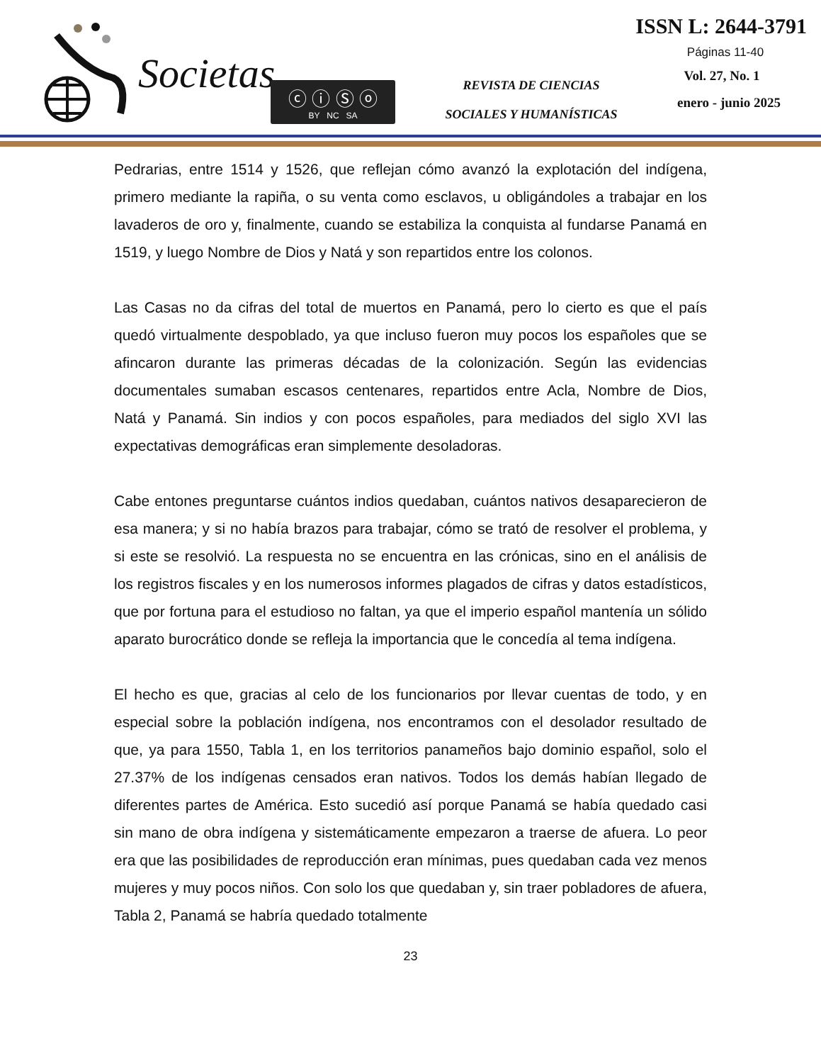Societas
ⓒ ⓘ Ⓢ ⓞ
BY NC SA
REVISTA DE CIENCIAS
SOCIALES Y HUMANÍSTICAS
ISSN L: 2644-3791
Páginas 11-40
Vol. 27, No. 1
enero - junio 2025
Pedrarias, entre 1514 y 1526, que reflejan cómo avanzó la explotación del indígena, primero mediante la rapiña, o su venta como esclavos, u obligándoles a trabajar en los lavaderos de oro y, finalmente, cuando se estabiliza la conquista al fundarse Panamá en 1519, y luego Nombre de Dios y Natá y son repartidos entre los colonos.
Las Casas no da cifras del total de muertos en Panamá, pero lo cierto es que el país quedó virtualmente despoblado, ya que incluso fueron muy pocos los españoles que se afincaron durante las primeras décadas de la colonización. Según las evidencias documentales sumaban escasos centenares, repartidos entre Acla, Nombre de Dios, Natá y Panamá. Sin indios y con pocos españoles, para mediados del siglo XVI las expectativas demográficas eran simplemente desoladoras.
Cabe entones preguntarse cuántos indios quedaban, cuántos nativos desaparecieron de esa manera; y si no había brazos para trabajar, cómo se trató de resolver el problema, y si este se resolvió. La respuesta no se encuentra en las crónicas, sino en el análisis de los registros fiscales y en los numerosos informes plagados de cifras y datos estadísticos, que por fortuna para el estudioso no faltan, ya que el imperio español mantenía un sólido aparato burocrático donde se refleja la importancia que le concedía al tema indígena.
El hecho es que, gracias al celo de los funcionarios por llevar cuentas de todo, y en especial sobre la población indígena, nos encontramos con el desolador resultado de que, ya para 1550, Tabla 1, en los territorios panameños bajo dominio español, solo el 27.37% de los indígenas censados eran nativos. Todos los demás habían llegado de diferentes partes de América. Esto sucedió así porque Panamá se había quedado casi sin mano de obra indígena y sistemáticamente empezaron a traerse de afuera. Lo peor era que las posibilidades de reproducción eran mínimas, pues quedaban cada vez menos mujeres y muy pocos niños. Con solo los que quedaban y, sin traer pobladores de afuera, Tabla 2, Panamá se habría quedado totalmente
23